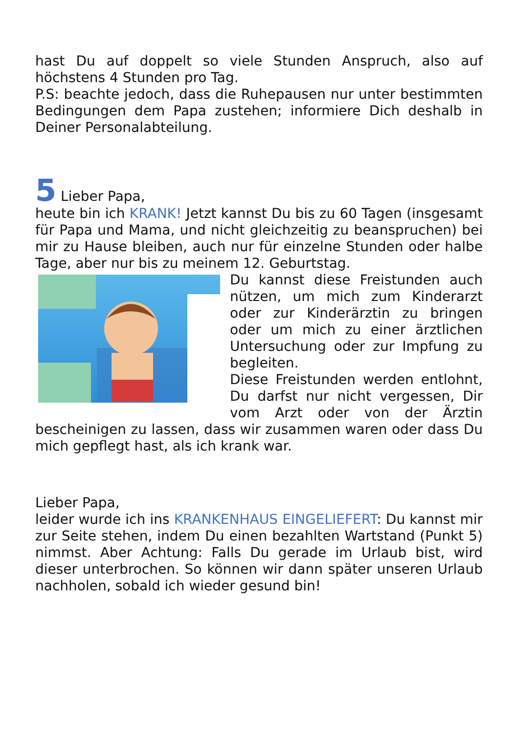hast Du auf doppelt so viele Stunden Anspruch, also auf höchstens 4 Stunden pro Tag.
P.S: beachte jedoch, dass die Ruhepausen nur unter bestimmten Bedingungen dem Papa zustehen; informiere Dich deshalb in Deiner Personalabteilung.
5 Lieber Papa,
heute bin ich KRANK! Jetzt kannst Du bis zu 60 Tagen (insgesamt für Papa und Mama, und nicht gleichzeitig zu beanspruchen) bei mir zu Hause bleiben, auch nur für einzelne Stunden oder halbe Tage, aber nur bis zu meinem 12. Geburtstag.
Du kannst diese Freistunden auch nützen, um mich zum Kinderarzt oder zur Kinderärztin zu bringen oder um mich zu einer ärztlichen Untersuchung oder zur Impfung zu begleiten.
Diese Freistunden werden entlohnt, Du darfst nur nicht vergessen, Dir vom Arzt oder von der Ärztin bescheinigen zu lassen, dass wir zusammen waren oder dass Du mich gepflegt hast, als ich krank war.
Lieber Papa,
leider wurde ich ins KRANKENHAUS EINGELIEFERT: Du kannst mir zur Seite stehen, indem Du einen bezahlten Wartstand (Punkt 5) nimmst. Aber Achtung: Falls Du gerade im Urlaub bist, wird dieser unterbrochen. So können wir dann später unseren Urlaub nachholen, sobald ich wieder gesund bin!